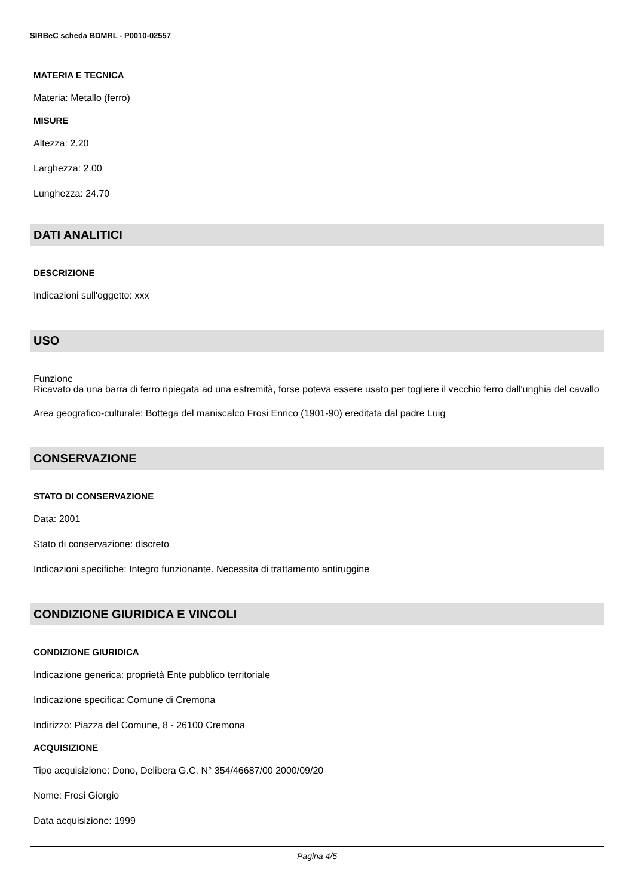SIRBeC scheda BDMRL - P0010-02557
MATERIA E TECNICA
Materia: Metallo (ferro)
MISURE
Altezza: 2.20
Larghezza: 2.00
Lunghezza: 24.70
DATI ANALITICI
DESCRIZIONE
Indicazioni sull'oggetto: xxx
USO
Funzione
Ricavato da una barra di ferro ripiegata ad una estremità, forse poteva essere usato per togliere il vecchio ferro dall'unghia del cavallo
Area geografico-culturale: Bottega del maniscalco Frosi Enrico (1901-90) ereditata dal padre Luig
CONSERVAZIONE
STATO DI CONSERVAZIONE
Data: 2001
Stato di conservazione: discreto
Indicazioni specifiche: Integro funzionante. Necessita di trattamento antiruggine
CONDIZIONE GIURIDICA E VINCOLI
CONDIZIONE GIURIDICA
Indicazione generica: proprietà Ente pubblico territoriale
Indicazione specifica: Comune di Cremona
Indirizzo: Piazza del Comune, 8 - 26100 Cremona
ACQUISIZIONE
Tipo acquisizione: Dono, Delibera G.C. N° 354/46687/00 2000/09/20
Nome: Frosi Giorgio
Data acquisizione: 1999
Pagina 4/5